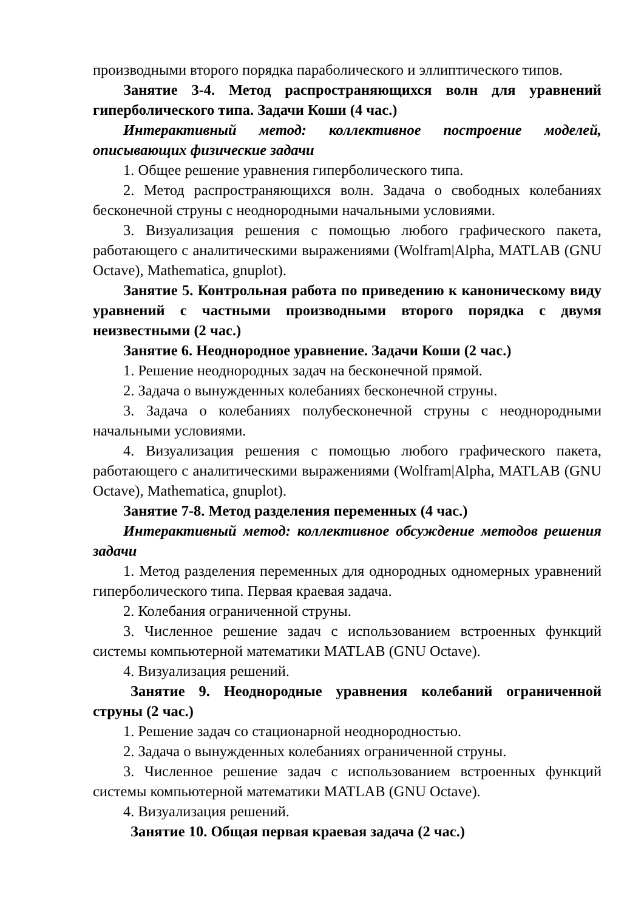производными второго порядка параболического и эллиптического типов.
Занятие 3-4. Метод распространяющихся волн для уравнений гиперболического типа. Задачи Коши (4 час.)
Интерактивный метод: коллективное построение моделей, описывающих физические задачи
1. Общее решение уравнения гиперболического типа.
2. Метод распространяющихся волн. Задача о свободных колебаниях бесконечной струны с неоднородными начальными условиями.
3. Визуализация решения с помощью любого графического пакета, работающего с аналитическими выражениями (Wolfram|Alpha, MATLAB (GNU Octave), Mathematica, gnuplot).
Занятие 5. Контрольная работа по приведению к каноническому виду уравнений с частными производными второго порядка с двумя неизвестными (2 час.)
Занятие 6. Неоднородное уравнение. Задачи Коши (2 час.)
1. Решение неоднородных задач на бесконечной прямой.
2. Задача о вынужденных колебаниях бесконечной струны.
3. Задача о колебаниях полубесконечной струны с неоднородными начальными условиями.
4. Визуализация решения с помощью любого графического пакета, работающего с аналитическими выражениями (Wolfram|Alpha, MATLAB (GNU Octave), Mathematica, gnuplot).
Занятие 7-8. Метод разделения переменных (4 час.)
Интерактивный метод: коллективное обсуждение методов решения задачи
1. Метод разделения переменных для однородных одномерных уравнений гиперболического типа. Первая краевая задача.
2. Колебания ограниченной струны.
3. Численное решение задач с использованием встроенных функций системы компьютерной математики MATLAB (GNU Octave).
4. Визуализация решений.
Занятие 9. Неоднородные уравнения колебаний ограниченной струны (2 час.)
1. Решение задач со стационарной неоднородностью.
2. Задача о вынужденных колебаниях ограниченной струны.
3. Численное решение задач с использованием встроенных функций системы компьютерной математики MATLAB (GNU Octave).
4. Визуализация решений.
Занятие 10. Общая первая краевая задача (2 час.)